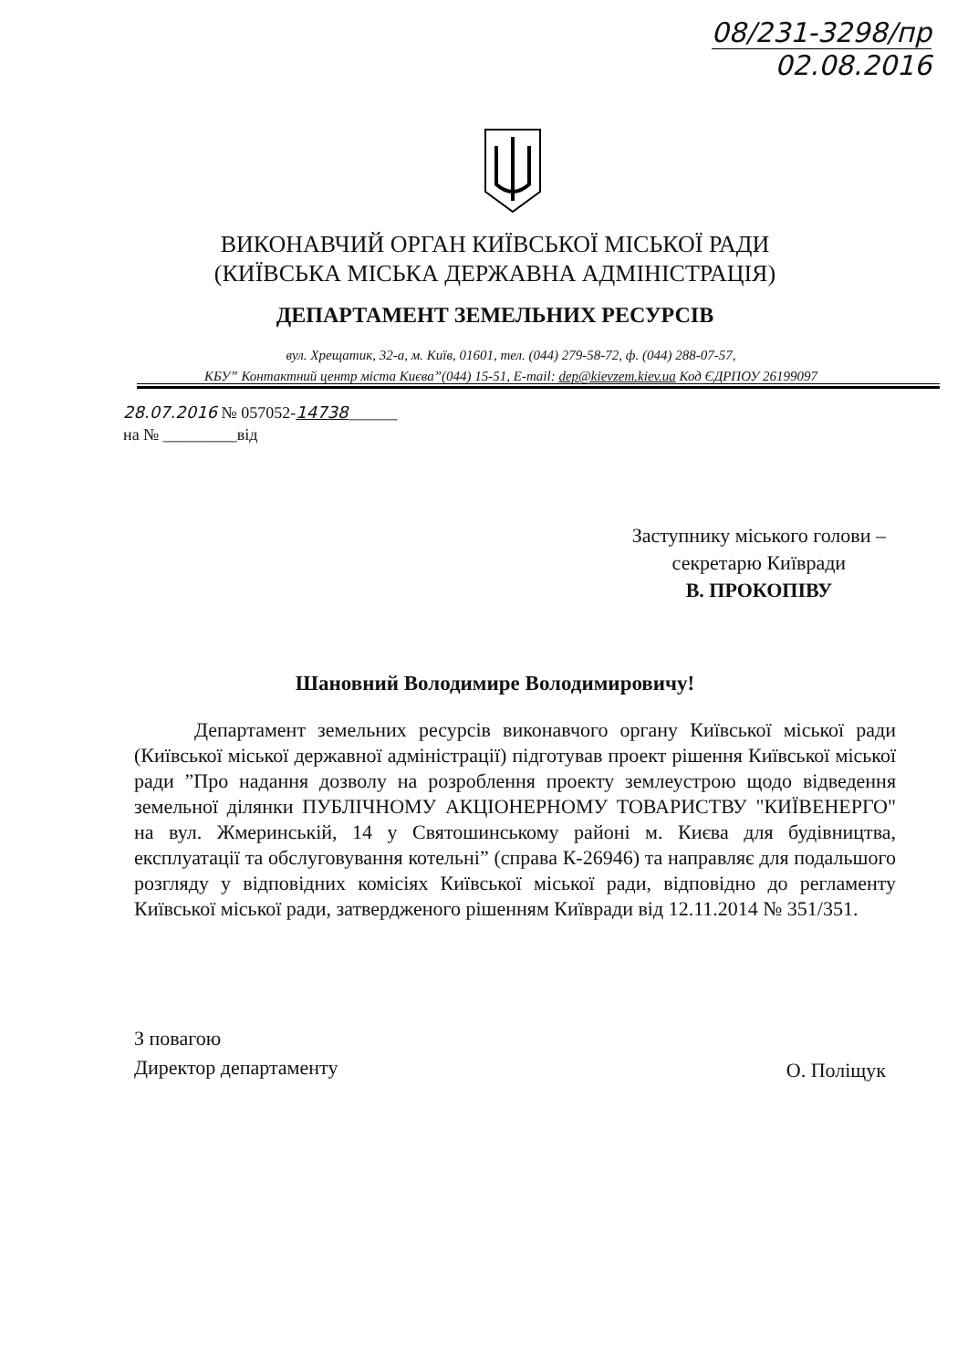08/231-3298/пр
02.08.2016
ВИКОНАВЧИЙ ОРГАН КИЇВСЬКОЇ МІСЬКОЇ РАДИ
(КИЇВСЬКА МІСЬКА ДЕРЖАВНА АДМІНІСТРАЦІЯ)
ДЕПАРТАМЕНТ ЗЕМЕЛЬНИХ РЕСУРСІВ
вул. Хрещатик, 32-а, м. Київ, 01601, тел. (044) 279-58-72, ф. (044) 288-07-57,
КБУ” Контактний центр міста Києва”(044) 15-51, E-mail: dep@kievzem.kiev.ua Код ЄДРПОУ 26199097
28.07.2016 № 057052-14738______
на № _________від
Заступнику міського голови –
секретарю Київради
В. ПРОКОПІВУ
Шановний Володимире Володимировичу!
Департамент земельних ресурсів виконавчого органу Київської міської ради (Київської міської державної адміністрації) підготував проект рішення Київської міської ради ”Про надання дозволу на розроблення проекту землеустрою щодо відведення земельної ділянки ПУБЛІЧНОМУ АКЦІОНЕРНОМУ ТОВАРИСТВУ "КИЇВЕНЕРГО" на вул. Жмеринській, 14 у Святошинському районі м. Києва для будівництва, експлуатації та обслуговування котельні” (справа К-26946) та направляє для подальшого розгляду у відповідних комісіях Київської міської ради, відповідно до регламенту Київської міської ради, затвердженого рішенням Київради від 12.11.2014 № 351/351.
З повагою
Директор департаменту
О. Поліщук